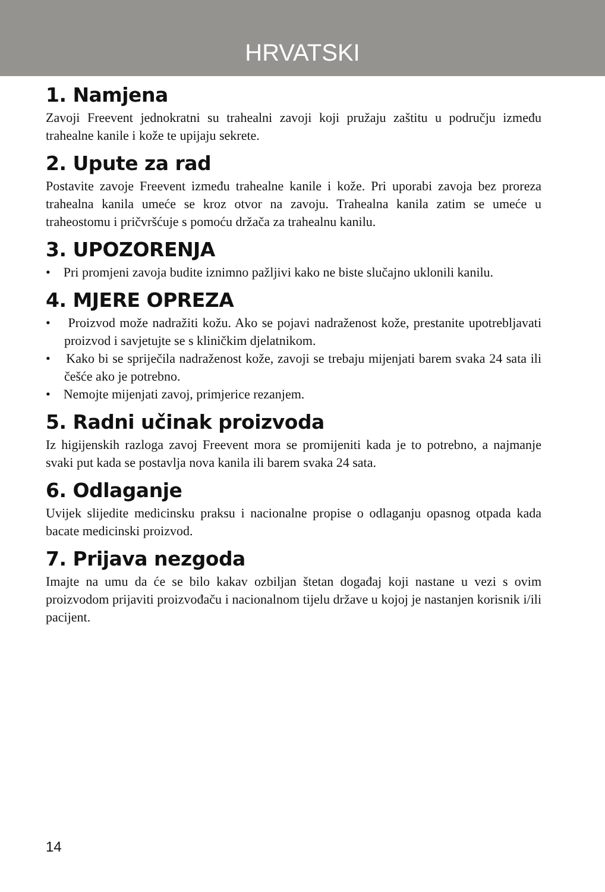HRVATSKI
1. Namjena
Zavoji Freevent jednokratni su trahealni zavoji koji pružaju zaštitu u području između trahealne kanile i kože te upijaju sekrete.
2. Upute za rad
Postavite zavoje Freevent između trahealne kanile i kože. Pri uporabi zavoja bez proreza trahealna kanila umeće se kroz otvor na zavoju. Trahealna kanila zatim se umeće u traheostomu i pričvršćuje s pomoću držača za trahealnu kanilu.
3. UPOZORENJA
• Pri promjeni zavoja budite iznimno pažljivi kako ne biste slučajno uklonili kanilu.
4. MJERE OPREZA
• Proizvod može nadražiti kožu. Ako se pojavi nadraženost kože, prestanite upotrebljavati proizvod i savjetujte se s kliničkim djelatnikom.
• Kako bi se spriječila nadraženost kože, zavoji se trebaju mijenjati barem svaka 24 sata ili češće ako je potrebno.
• Nemojte mijenjati zavoj, primjerice rezanjem.
5. Radni učinak proizvoda
Iz higijenskih razloga zavoj Freevent mora se promijeniti kada je to potrebno, a najmanje svaki put kada se postavlja nova kanila ili barem svaka 24 sata.
6. Odlaganje
Uvijek slijedite medicinsku praksu i nacionalne propise o odlaganju opasnog otpada kada bacate medicinski proizvod.
7. Prijava nezgoda
Imajte na umu da će se bilo kakav ozbiljan štetan događaj koji nastane u vezi s ovim proizvodom prijaviti proizvođaču i nacionalnom tijelu države u kojoj je nastanjen korisnik i/ili pacijent.
14